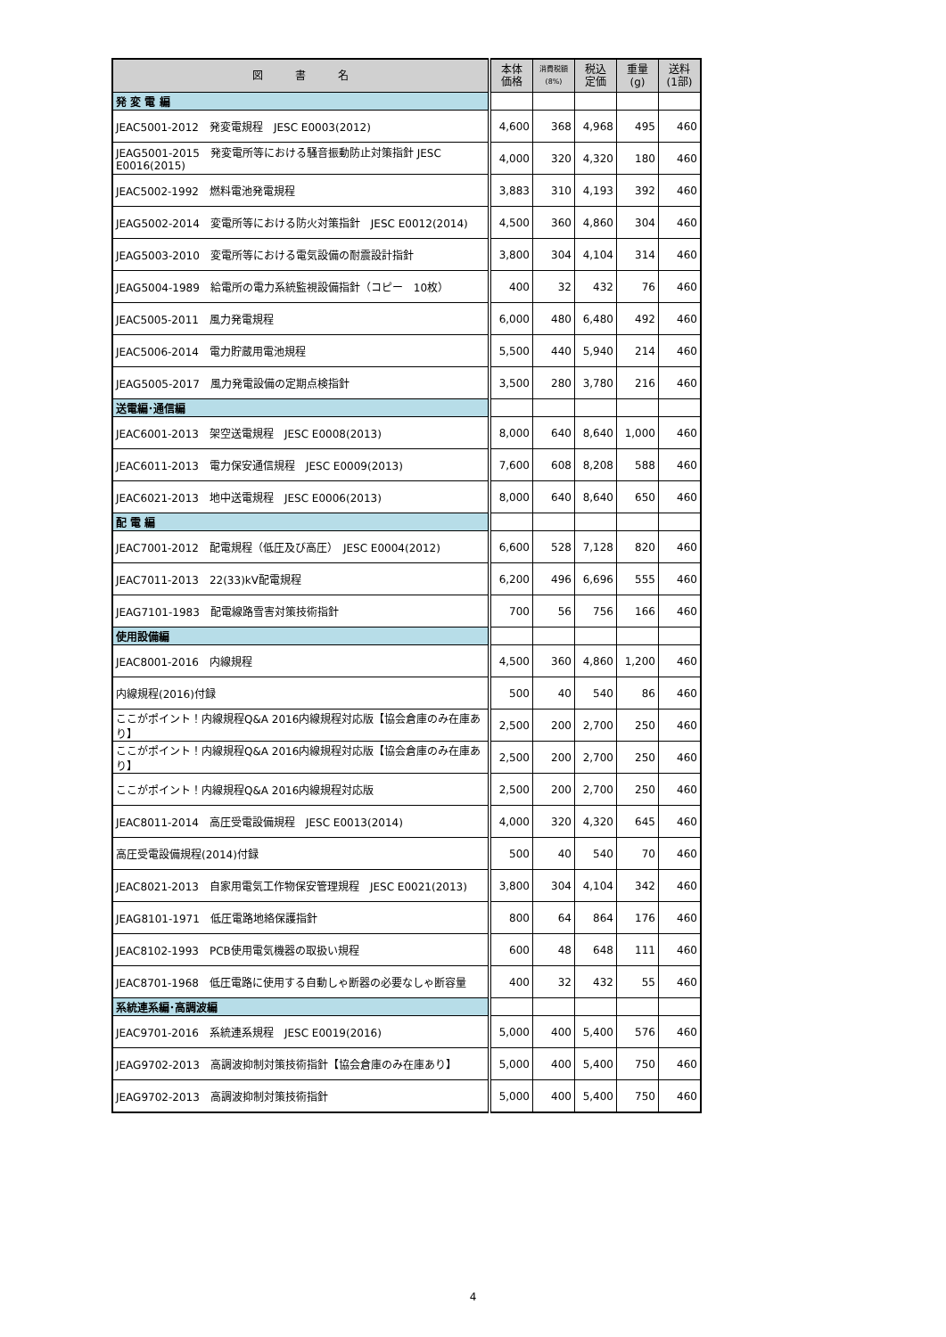| 図 書 名 | 本体 価格 | 消費税額 (8%) | 税込 定価 | 重量 (g) | 送料 (1部) |
| --- | --- | --- | --- | --- | --- |
| 発 変 電 編 | | | | | |
| JEAC5001-2012 発変電規程 JESC E0003(2012) | 4,600 | 368 | 4,968 | 495 | 460 |
| JEAG5001-2015 発変電所等における騒音振動防止対策指針 JESC E0016(2015) | 4,000 | 320 | 4,320 | 180 | 460 |
| JEAC5002-1992 燃料電池発電規程 | 3,883 | 310 | 4,193 | 392 | 460 |
| JEAG5002-2014 変電所等における防火対策指針 JESC E0012(2014) | 4,500 | 360 | 4,860 | 304 | 460 |
| JEAG5003-2010 変電所等における電気設備の耐震設計指針 | 3,800 | 304 | 4,104 | 314 | 460 |
| JEAG5004-1989 給電所の電力系統監視設備指針（コピー 10枚） | 400 | 32 | 432 | 76 | 460 |
| JEAC5005-2011 風力発電規程 | 6,000 | 480 | 6,480 | 492 | 460 |
| JEAC5006-2014 電力貯蔵用電池規程 | 5,500 | 440 | 5,940 | 214 | 460 |
| JEAG5005-2017 風力発電設備の定期点検指針 | 3,500 | 280 | 3,780 | 216 | 460 |
| 送電編･通信編 | | | | | |
| JEAC6001-2013 架空送電規程 JESC E0008(2013) | 8,000 | 640 | 8,640 | 1,000 | 460 |
| JEAC6011-2013 電力保安通信規程 JESC E0009(2013) | 7,600 | 608 | 8,208 | 588 | 460 |
| JEAC6021-2013 地中送電規程 JESC E0006(2013) | 8,000 | 640 | 8,640 | 650 | 460 |
| 配 電 編 | | | | | |
| JEAC7001-2012 配電規程（低圧及び高圧） JESC E0004(2012) | 6,600 | 528 | 7,128 | 820 | 460 |
| JEAC7011-2013 22(33)kV配電規程 | 6,200 | 496 | 6,696 | 555 | 460 |
| JEAG7101-1983 配電線路雪害対策技術指針 | 700 | 56 | 756 | 166 | 460 |
| 使用設備編 | | | | | |
| JEAC8001-2016 内線規程 | 4,500 | 360 | 4,860 | 1,200 | 460 |
| 内線規程(2016)付録 | 500 | 40 | 540 | 86 | 460 |
| ここがポイント！内線規程Q&A 2016内線規程対応版【協会倉庫のみ在庫あり】 | 2,500 | 200 | 2,700 | 250 | 460 |
| ここがポイント！内線規程Q&A 2016内線規程対応版【協会倉庫のみ在庫あり】 | 2,500 | 200 | 2,700 | 250 | 460 |
| ここがポイント！内線規程Q&A 2016内線規程対応版 | 2,500 | 200 | 2,700 | 250 | 460 |
| JEAC8011-2014 高圧受電設備規程 JESC E0013(2014) | 4,000 | 320 | 4,320 | 645 | 460 |
| 高圧受電設備規程(2014)付録 | 500 | 40 | 540 | 70 | 460 |
| JEAC8021-2013 自家用電気工作物保安管理規程 JESC E0021(2013) | 3,800 | 304 | 4,104 | 342 | 460 |
| JEAG8101-1971 低圧電路地絡保護指針 | 800 | 64 | 864 | 176 | 460 |
| JEAC8102-1993 PCB使用電気機器の取扱い規程 | 600 | 48 | 648 | 111 | 460 |
| JEAC8701-1968 低圧電路に使用する自動しゃ断器の必要なしゃ断容量 | 400 | 32 | 432 | 55 | 460 |
| 系統連系編･高調波編 | | | | | |
| JEAC9701-2016 系統連系規程 JESC E0019(2016) | 5,000 | 400 | 5,400 | 576 | 460 |
| JEAG9702-2013 高調波抑制対策技術指針【協会倉庫のみ在庫あり】 | 5,000 | 400 | 5,400 | 750 | 460 |
| JEAG9702-2013 高調波抑制対策技術指針 | 5,000 | 400 | 5,400 | 750 | 460 |
4